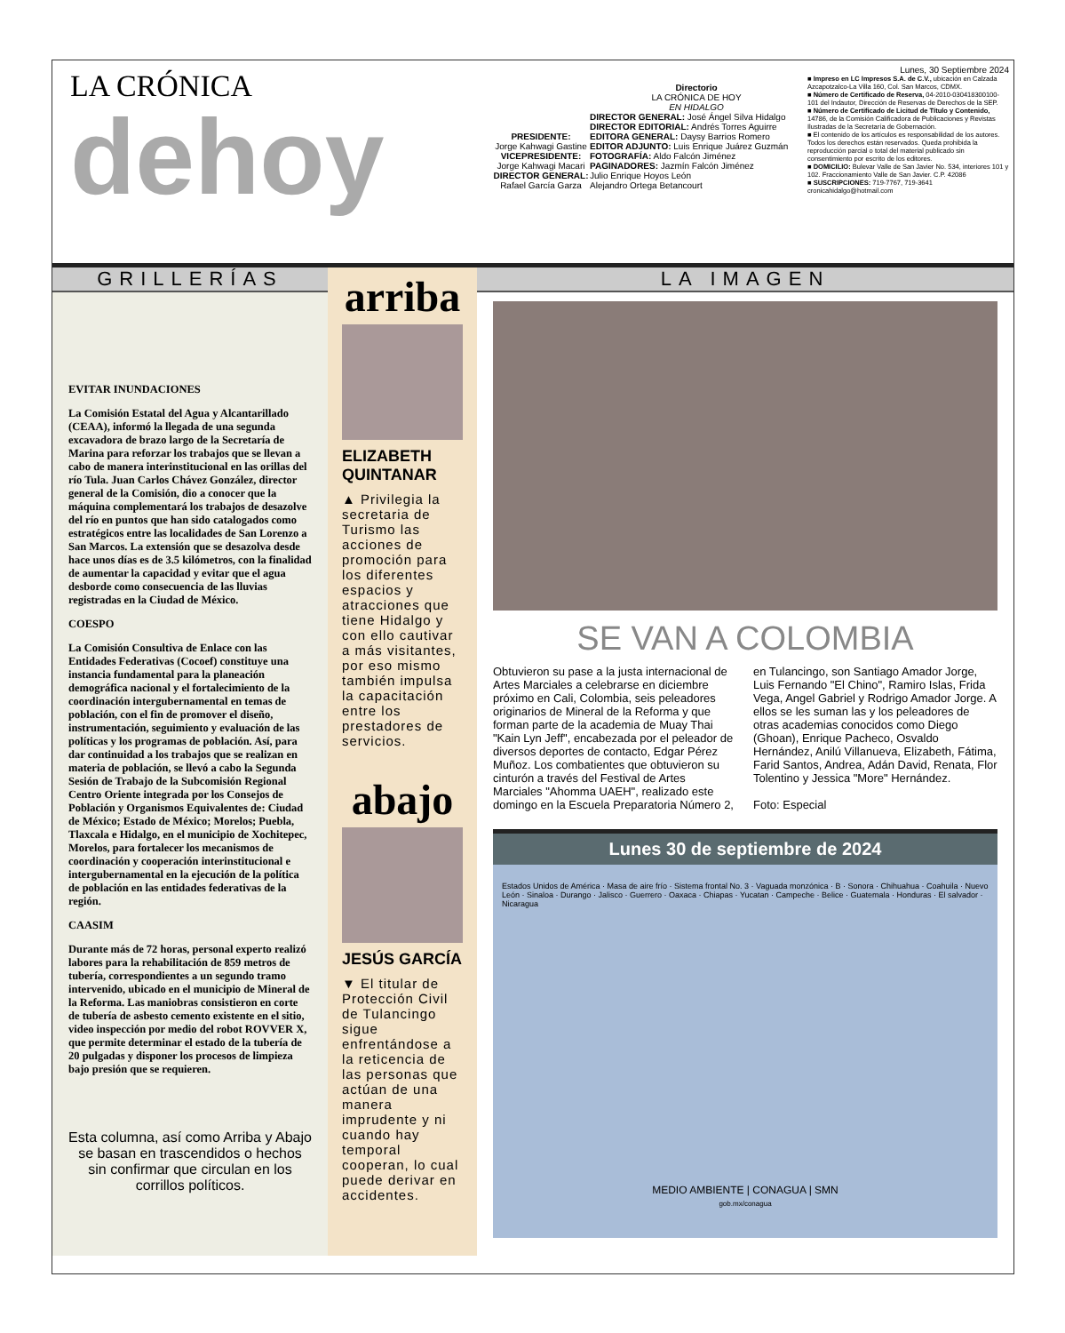LA CRÓNICA
dehoy
PRESIDENTE:
Jorge Kahwagi Gastine
VICEPRESIDENTE:
Jorge Kahwagi Macari
DIRECTOR GENERAL:
Rafael García Garza
Directorio
LA CRÓNICA DE HOY
EN HIDALGO
DIRECTOR GENERAL: José Ángel Silva Hidalgo
DIRECTOR EDITORIAL: Andrés Torres Aguirre
EDITORA GENERAL: Daysy Barrios Romero
EDITOR ADJUNTO: Luis Enrique Juárez Guzmán
FOTOGRAFÍA: Aldo Falcón Jiménez
PAGINADORES: Jazmín Falcón Jiménez
Julio Enrique Hoyos León
Alejandro Ortega Betancourt
Lunes, 30 Septiembre 2024
■ Impreso en LC Impresos S.A. de C.V., ubicación en Calzada Azcapotzalco-La Villa 160, Col. San Marcos, CDMX.
■ Número de Certificado de Reserva, 04-2010-030418300100-101 del Indautor, Dirección de Reservas de Derechos de la SEP.
■ Número de Certificado de Licitud de Título y Contenido, 14786, de la Comisión Calificadora de Publicaciones y Revistas Ilustradas de la Secretaría de Gobernación.
■ El contenido de los artículos es responsabilidad de los autores. Todos los derechos están reservados. Queda prohibida la reproducción parcial o total del material publicado sin consentimiento por escrito de los editores.
■ DOMICILIO: Bulevar Valle de San Javier No. 534, interiores 101 y 102. Fraccionamiento Valle de San Javier. C.P. 42086
■ SUSCRIPCIONES: 719-7767, 719-3641
cronicahidalgo@hotmail.com
GRILLERÍAS
EVITAR INUNDACIONES
La Comisión Estatal del Agua y Alcantarillado (CEAA), informó la llegada de una segunda excavadora de brazo largo de la Secretaría de Marina para reforzar los trabajos que se llevan a cabo de manera interinstitucional en las orillas del río Tula. Juan Carlos Chávez González, director general de la Comisión, dio a conocer que la máquina complementará los trabajos de desazolve del río en puntos que han sido catalogados como estratégicos entre las localidades de San Lorenzo a San Marcos. La extensión que se desazolva desde hace unos días es de 3.5 kilómetros, con la finalidad de aumentar la capacidad y evitar que el agua desborde como consecuencia de las lluvias registradas en la Ciudad de México.
COESPO
La Comisión Consultiva de Enlace con las Entidades Federativas (Cocoef) constituye una instancia fundamental para la planeación demográfica nacional y el fortalecimiento de la coordinación intergubernamental en temas de población, con el fin de promover el diseño, instrumentación, seguimiento y evaluación de las políticas y los programas de población. Así, para dar continuidad a los trabajos que se realizan en materia de población, se llevó a cabo la Segunda Sesión de Trabajo de la Subcomisión Regional Centro Oriente integrada por los Consejos de Población y Organismos Equivalentes de: Ciudad de México; Estado de México; Morelos; Puebla, Tlaxcala e Hidalgo, en el municipio de Xochitepec, Morelos, para fortalecer los mecanismos de coordinación y cooperación interinstitucional e intergubernamental en la ejecución de la política de población en las entidades federativas de la región.
CAASIM
Durante más de 72 horas, personal experto realizó labores para la rehabilitación de 859 metros de tubería, correspondientes a un segundo tramo intervenido, ubicado en el municipio de Mineral de la Reforma. Las maniobras consistieron en corte de tubería de asbesto cemento existente en el sitio, video inspección por medio del robot ROVVER X, que permite determinar el estado de la tubería de 20 pulgadas y disponer los procesos de limpieza bajo presión que se requieren.
Esta columna, así como Arriba y Abajo se basan en trascendidos o hechos sin confirmar que circulan en los corrillos políticos.
arriba
ELIZABETH QUINTANAR
▲ Privilegia la secretaria de Turismo las acciones de promoción para los diferentes espacios y atracciones que tiene Hidalgo y con ello cautivar a más visitantes, por eso mismo también impulsa la capacitación entre los prestadores de servicios.
abajo
JESÚS GARCÍA
▼ El titular de Protección Civil de Tulancingo sigue enfrentándose a la reticencia de las personas que actúan de una manera imprudente y ni cuando hay temporal cooperan, lo cual puede derivar en accidentes.
LA IMAGEN
SE VAN A COLOMBIA
Obtuvieron su pase a la justa internacional de Artes Marciales a celebrarse en diciembre próximo en Cali, Colombia, seis peleadores originarios de Mineral de la Reforma y que forman parte de la academia de Muay Thai "Kain Lyn Jeff", encabezada por el peleador de diversos deportes de contacto, Edgar Pérez Muñoz. Los combatientes que obtuvieron su cinturón a través del Festival de Artes Marciales "Ahomma UAEH", realizado este domingo en la Escuela Preparatoria Número 2, en Tulancingo, son Santiago Amador Jorge, Luis Fernando "El Chino", Ramiro Islas, Frida Vega, Angel Gabriel y Rodrigo Amador Jorge. A ellos se les suman las y los peleadores de otras academias conocidos como Diego (Ghoan), Enrique Pacheco, Osvaldo Hernández, Anilú Villanueva, Elizabeth, Fátima, Farid Santos, Andrea, Adán David, Renata, Flor Tolentino y Jessica "More" Hernández.
Foto: Especial
Lunes 30 de septiembre de 2024
Estados Unidos de América · Masa de aire frío · Sistema frontal No. 3 · Vaguada monzónica · B · Sonora · Chihuahua · Coahuila · Nuevo León · Sinaloa · Durango · Jalisco · Guerrero · Oaxaca · Chiapas · Yucatan · Campeche · Belice · Guatemala · Honduras · El salvador · Nicaragua
MEDIO AMBIENTE | CONAGUA | SMN
gob.mx/conagua